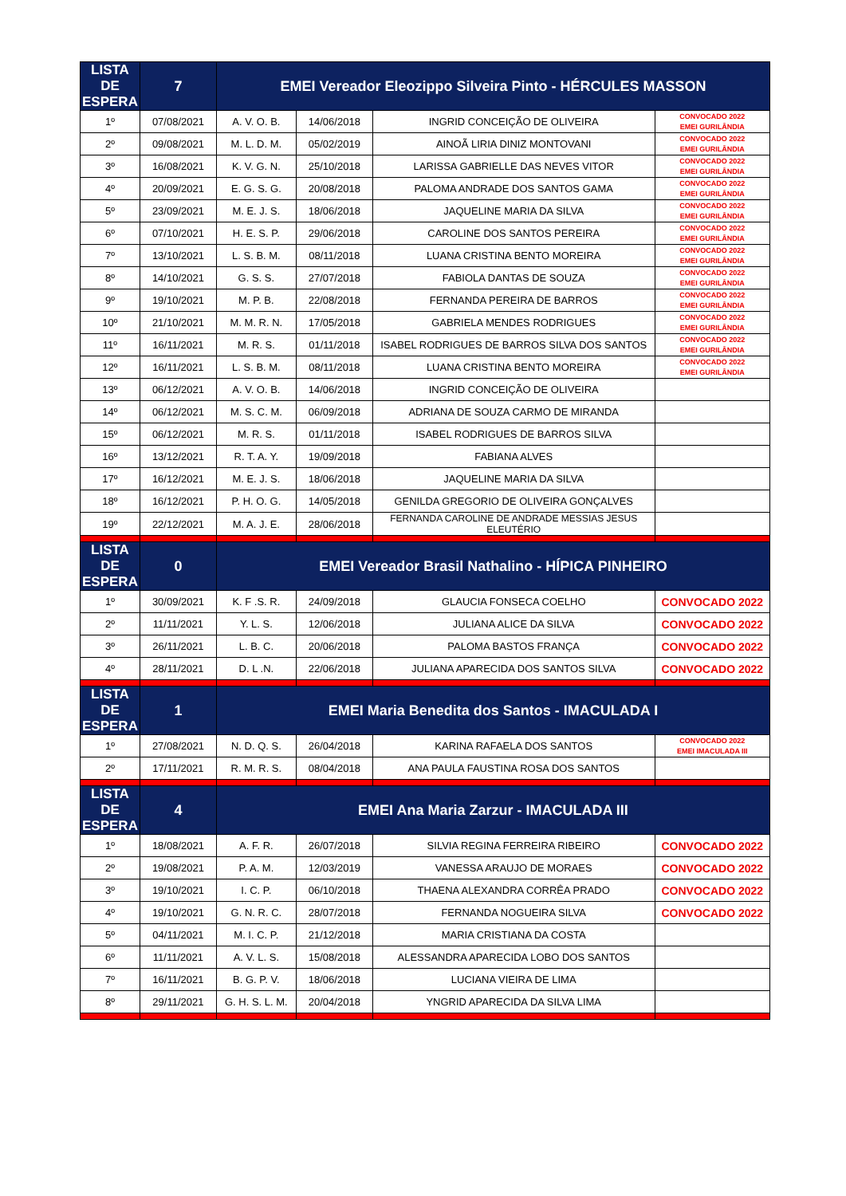| LISTA DE ESPERA | 7 | EMEI Vereador Eleozippo Silveira Pinto - HÉRCULES MASSON | | | |
| --- | --- | --- | --- | --- | --- |
| 1º | 07/08/2021 | A. V. O. B. | 14/06/2018 | INGRID CONCEIÇÃO DE OLIVEIRA | CONVOCADO 2022 EMEI GURILÂNDIA |
| 2º | 09/08/2021 | M. L. D. M. | 05/02/2019 | AINOÃ LIRIA DINIZ MONTOVANI | CONVOCADO 2022 EMEI GURILÂNDIA |
| 3º | 16/08/2021 | K. V. G. N. | 25/10/2018 | LARISSA GABRIELLE DAS NEVES VITOR | CONVOCADO 2022 EMEI GURILÂNDIA |
| 4º | 20/09/2021 | E. G. S. G. | 20/08/2018 | PALOMA ANDRADE DOS SANTOS GAMA | CONVOCADO 2022 EMEI GURILÂNDIA |
| 5º | 23/09/2021 | M. E. J. S. | 18/06/2018 | JAQUELINE MARIA DA SILVA | CONVOCADO 2022 EMEI GURILÂNDIA |
| 6º | 07/10/2021 | H. E. S. P. | 29/06/2018 | CAROLINE DOS SANTOS PEREIRA | CONVOCADO 2022 EMEI GURILÂNDIA |
| 7º | 13/10/2021 | L. S. B. M. | 08/11/2018 | LUANA CRISTINA BENTO MOREIRA | CONVOCADO 2022 EMEI GURILÂNDIA |
| 8º | 14/10/2021 | G. S. S. | 27/07/2018 | FABIOLA DANTAS DE SOUZA | CONVOCADO 2022 EMEI GURILÂNDIA |
| 9º | 19/10/2021 | M. P. B. | 22/08/2018 | FERNANDA PEREIRA DE BARROS | CONVOCADO 2022 EMEI GURILÂNDIA |
| 10º | 21/10/2021 | M. M. R. N. | 17/05/2018 | GABRIELA MENDES RODRIGUES | CONVOCADO 2022 EMEI GURILÂNDIA |
| 11º | 16/11/2021 | M. R. S. | 01/11/2018 | ISABEL RODRIGUES DE BARROS SILVA DOS SANTOS | CONVOCADO 2022 EMEI GURILÂNDIA |
| 12º | 16/11/2021 | L. S. B. M. | 08/11/2018 | LUANA CRISTINA BENTO MOREIRA | CONVOCADO 2022 EMEI GURILÂNDIA |
| 13º | 06/12/2021 | A. V. O. B. | 14/06/2018 | INGRID CONCEIÇÃO DE OLIVEIRA | |
| 14º | 06/12/2021 | M. S. C. M. | 06/09/2018 | ADRIANA DE SOUZA CARMO DE MIRANDA | |
| 15º | 06/12/2021 | M. R. S. | 01/11/2018 | ISABEL RODRIGUES DE BARROS SILVA | |
| 16º | 13/12/2021 | R. T. A. Y. | 19/09/2018 | FABIANA ALVES | |
| 17º | 16/12/2021 | M. E. J. S. | 18/06/2018 | JAQUELINE MARIA DA SILVA | |
| 18º | 16/12/2021 | P. H. O. G. | 14/05/2018 | GENILDA GREGORIO DE OLIVEIRA GONÇALVES | |
| 19º | 22/12/2021 | M. A. J. E. | 28/06/2018 | FERNANDA CAROLINE DE ANDRADE MESSIAS JESUS ELEUTÉRIO | |
| LISTA DE ESPERA | 0 | EMEI Vereador Brasil Nathalino - HÍPICA PINHEIRO | | | |
| 1º | 30/09/2021 | K. F .S. R. | 24/09/2018 | GLAUCIA FONSECA COELHO | CONVOCADO 2022 |
| 2º | 11/11/2021 | Y. L. S. | 12/06/2018 | JULIANA ALICE DA SILVA | CONVOCADO 2022 |
| 3º | 26/11/2021 | L. B. C. | 20/06/2018 | PALOMA BASTOS FRANÇA | CONVOCADO 2022 |
| 4º | 28/11/2021 | D. L .N. | 22/06/2018 | JULIANA APARECIDA DOS SANTOS SILVA | CONVOCADO 2022 |
| LISTA DE ESPERA | 1 | EMEI Maria Benedita dos Santos - IMACULADA I | | | |
| 1º | 27/08/2021 | N. D. Q. S. | 26/04/2018 | KARINA RAFAELA DOS SANTOS | CONVOCADO 2022 EMEI IMACULADA III |
| 2º | 17/11/2021 | R. M. R. S. | 08/04/2018 | ANA PAULA FAUSTINA ROSA DOS SANTOS | |
| LISTA DE ESPERA | 4 | EMEI Ana Maria Zarzur - IMACULADA III | | | |
| 1º | 18/08/2021 | A. F. R. | 26/07/2018 | SILVIA REGINA FERREIRA RIBEIRO | CONVOCADO 2022 |
| 2º | 19/08/2021 | P. A. M. | 12/03/2019 | VANESSA ARAUJO DE MORAES | CONVOCADO 2022 |
| 3º | 19/10/2021 | I. C. P. | 06/10/2018 | THAENA ALEXANDRA CORRÊA PRADO | CONVOCADO 2022 |
| 4º | 19/10/2021 | G. N. R. C. | 28/07/2018 | FERNANDA NOGUEIRA SILVA | CONVOCADO 2022 |
| 5º | 04/11/2021 | M. I. C. P. | 21/12/2018 | MARIA CRISTIANA DA COSTA | |
| 6º | 11/11/2021 | A. V. L. S. | 15/08/2018 | ALESSANDRA APARECIDA LOBO DOS SANTOS | |
| 7º | 16/11/2021 | B. G. P. V. | 18/06/2018 | LUCIANA VIEIRA DE LIMA | |
| 8º | 29/11/2021 | G. H. S. L. M. | 20/04/2018 | YNGRID APARECIDA DA SILVA LIMA | |